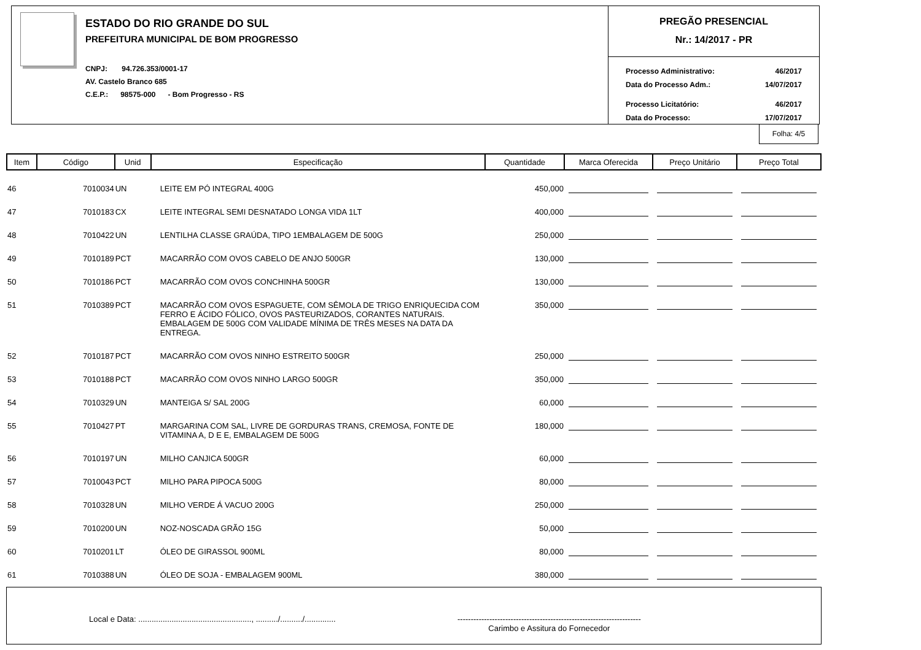ESTADO DO RIO GRANDE DO SUL
PREFEITURA MUNICIPAL DE BOM PROGRESSO
CNPJ: 94.726.353/0001-17
AV. Castelo Branco 685
C.E.P.: 98575-000 - Bom Progresso - RS
PREGÃO PRESENCIAL
Nr.: 14/2017 - PR
Processo Administrativo: 46/2017
Data do Processo Adm.: 14/07/2017
Processo Licitatório: 46/2017
Data do Processo: 17/07/2017
Folha: 4/5
| Item | Código | Unid | Especificação | Quantidade | Marca Oferecida | Preço Unitário | Preço Total |
| --- | --- | --- | --- | --- | --- | --- | --- |
| 46 | 7010034 | UN | LEITE EM PÓ INTEGRAL 400G | 450,000 | | | |
| 47 | 7010183 | CX | LEITE INTEGRAL SEMI DESNATADO LONGA VIDA 1LT | 400,000 | | | |
| 48 | 7010422 | UN | LENTILHA CLASSE GRAÚDA, TIPO 1EMBALAGEM DE 500G | 250,000 | | | |
| 49 | 7010189 | PCT | MACARRÃO COM OVOS CABELO DE ANJO 500GR | 130,000 | | | |
| 50 | 7010186 | PCT | MACARRÃO COM OVOS CONCHINHA 500GR | 130,000 | | | |
| 51 | 7010389 | PCT | MACARRÃO COM OVOS ESPAGUETE, COM SÊMOLA DE TRIGO ENRIQUECIDA COM FERRO E ÁCIDO FÓLICO, OVOS PASTEURIZADOS, CORANTES NATURAIS. EMBALAGEM DE 500G COM VALIDADE MÍNIMA DE TRÊS MESES NA DATA DA ENTREGA. | 350,000 | | | |
| 52 | 7010187 | PCT | MACARRÃO COM OVOS NINHO ESTREITO 500GR | 250,000 | | | |
| 53 | 7010188 | PCT | MACARRÃO COM OVOS NINHO LARGO 500GR | 350,000 | | | |
| 54 | 7010329 | UN | MANTEIGA S/ SAL 200G | 60,000 | | | |
| 55 | 7010427 | PT | MARGARINA COM SAL, LIVRE DE GORDURAS TRANS, CREMOSA, FONTE DE VITAMINA A, D E E, EMBALAGEM DE 500G | 180,000 | | | |
| 56 | 7010197 | UN | MILHO CANJICA 500GR | 60,000 | | | |
| 57 | 7010043 | PCT | MILHO PARA PIPOCA 500G | 80,000 | | | |
| 58 | 7010328 | UN | MILHO VERDE Á VACUO 200G | 250,000 | | | |
| 59 | 7010200 | UN | NOZ-NOSCADA GRÃO 15G | 50,000 | | | |
| 60 | 7010201 | LT | ÓLEO DE GIRASSOL 900ML | 80,000 | | | |
| 61 | 7010388 | UN | ÓLEO DE SOJA - EMBALAGEM 900ML | 380,000 | | | |
Local e Data: ..................................................., ........../........../..............
---------------------------------------------------------------------
Carimbo e Assitura do Fornecedor